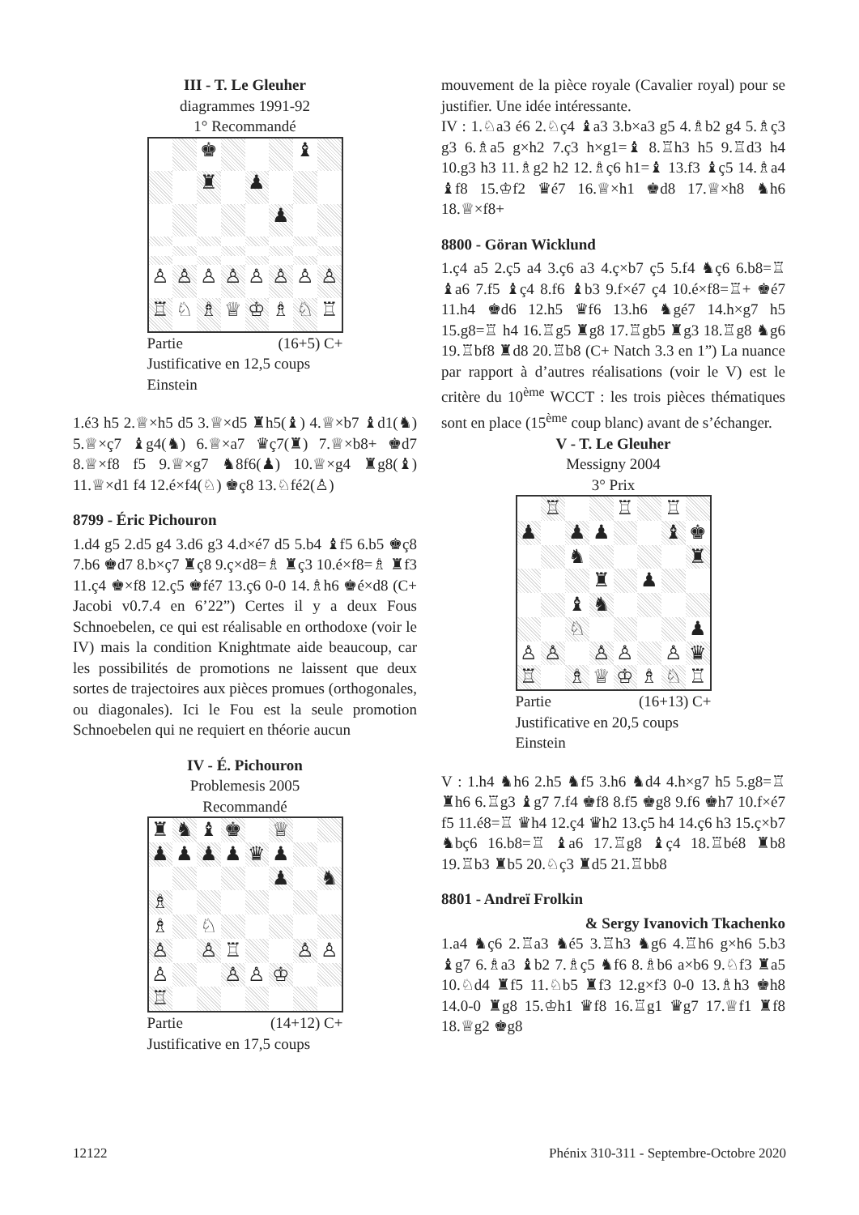III - T. Le Gleuher
diagrammes 1991-92
1° Recommandé
♚
♝
♜
♟
♟
♙
♙
♙
♙
♙
♙
♙
♙
♖
♘
♗
♕
♔
♗
♘
♖
Partie (16+5) C+
Justificative en 12,5 coups
Einstein
1.é3 h5 2.♕×h5 d5 3.♕×d5 ♜h5(♝) 4.♕×b7 ♝d1(♞) 5.♕×ç7 ♝g4(♞) 6.♕×a7 ♛ç7(♜) 7.♕×b8+ ♚d7 8.♕×f8 f5 9.♕×g7 ♞8f6(♟) 10.♕×g4 ♜g8(♝) 11.♕×d1 f4 12.é×f4(♘) ♚ç8 13.♘fé2(♙)
8799 - Éric Pichouron
1.d4 g5 2.d5 g4 3.d6 g3 4.d×é7 d5 5.b4 ♝f5 6.b5 ♚ç8 7.b6 ♚d7 8.b×ç7 ♜ç8 9.ç×d8=♗ ♜ç3 10.é×f8=♗ ♜f3 11.ç4 ♚×f8 12.ç5 ♚fé7 13.ç6 0-0 14.♗h6 ♚é×d8 (C+ Jacobi v0.7.4 en 6’22”) Certes il y a deux Fous Schnoebelen, ce qui est réalisable en orthodoxe (voir le IV) mais la condition Knightmate aide beaucoup, car les possibilités de promotions ne laissent que deux sortes de trajectoires aux pièces promues (orthogonales, ou diagonales). Ici le Fou est la seule promotion Schnoebelen qui ne requiert en théorie aucun
IV - É. Pichouron
Problemesis 2005
Recommandé
♜
♞
♝
♚
♕
♟
♟
♟
♟
♛
♟
♟
♞
♗
♗
♘
♙
♙
♖
♙
♙
♙
♙
♙
♔
♖
Partie (14+12) C+
Justificative en 17,5 coups
mouvement de la pièce royale (Cavalier royal) pour se justifier. Une idée intéressante.
IV : 1.♘a3 é6 2.♘ç4 ♝a3 3.b×a3 g5 4.♗b2 g4 5.♗ç3 g3 6.♗a5 g×h2 7.ç3 h×g1=♝ 8.♖h3 h5 9.♖d3 h4 10.g3 h3 11.♗g2 h2 12.♗ç6 h1=♝ 13.f3 ♝ç5 14.♗a4 ♝f8 15.♔f2 ♛é7 16.♕×h1 ♚d8 17.♕×h8 ♞h6 18.♕×f8+
8800 - Göran Wicklund
1.ç4 a5 2.ç5 a4 3.ç6 a3 4.ç×b7 ç5 5.f4 ♞ç6 6.b8=♖ ♝a6 7.f5 ♝ç4 8.f6 ♝b3 9.f×é7 ç4 10.é×f8=♖+ ♚é7 11.h4 ♚d6 12.h5 ♛f6 13.h6 ♞gé7 14.h×g7 h5 15.g8=♖ h4 16.♖g5 ♜g8 17.♖gb5 ♜g3 18.♖g8 ♞g6 19.♖bf8 ♜d8 20.♖b8 (C+ Natch 3.3 en 1”) La nuance par rapport à d’autres réalisations (voir le V) est le critère du 10<sup>ème</sup> WCCT : les trois pièces thématiques sont en place (15<sup>ème</sup> coup blanc) avant de s’échanger.
V - T. Le Gleuher
Messigny 2004
3° Prix
♖
♖
♖
♟
♟
♟
♝
♚
♞
♜
♜
♟
♝
♞
♘
♟
♙
♙
♙
♙
♙
♛
♖
♗
♕
♔
♗
♘
♖
Partie (16+13) C+
Justificative en 20,5 coups
Einstein
V : 1.h4 ♞h6 2.h5 ♞f5 3.h6 ♞d4 4.h×g7 h5 5.g8=♖ ♜h6 6.♖g3 ♝g7 7.f4 ♚f8 8.f5 ♚g8 9.f6 ♚h7 10.f×é7 f5 11.é8=♖ ♛h4 12.ç4 ♛h2 13.ç5 h4 14.ç6 h3 15.ç×b7 ♞bç6 16.b8=♖ ♝a6 17.♖g8 ♝ç4 18.♖bé8 ♜b8 19.♖b3 ♜b5 20.♘ç3 ♜d5 21.♖bb8
8801 - Andreï Frolkin
& Sergy Ivanovich Tkachenko
1.a4 ♞ç6 2.♖a3 ♞é5 3.♖h3 ♞g6 4.♖h6 g×h6 5.b3 ♝g7 6.♗a3 ♝b2 7.♗ç5 ♞f6 8.♗b6 a×b6 9.♘f3 ♜a5 10.♘d4 ♜f5 11.♘b5 ♜f3 12.g×f3 0-0 13.♗h3 ♚h8 14.0-0 ♜g8 15.♔h1 ♛f8 16.♖g1 ♛g7 17.♕f1 ♜f8 18.♕g2 ♚g8
12122 Phénix 310-311 - Septembre-Octobre 2020